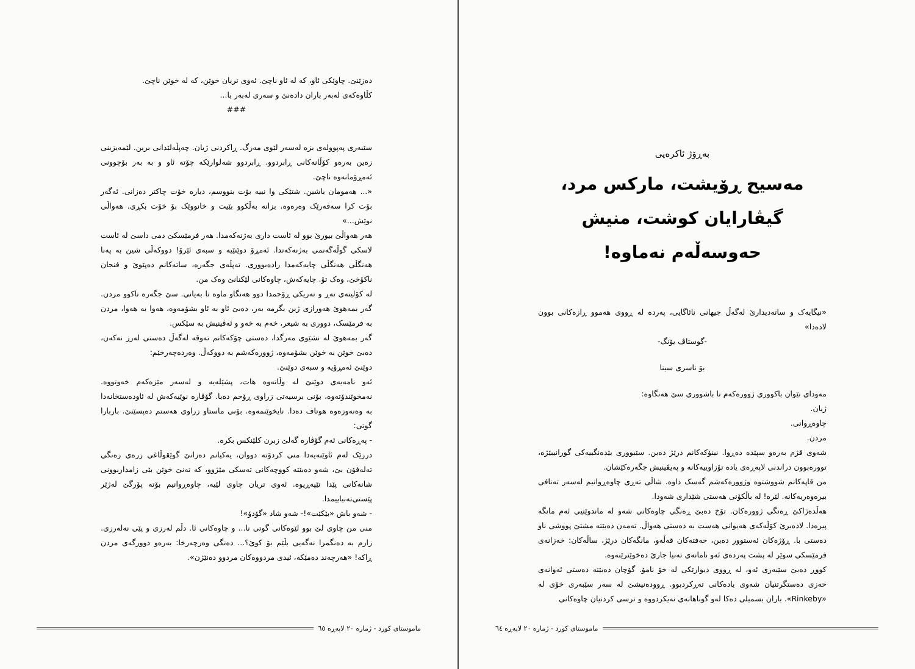دەزێنێ. چاوێکی ئاو، کە لە ئاو ناچێ. ئەوی تریان خوێن، کە لە خوێن ناچێ.
کڵاوەکەی لەبەر باران دادەنێ و سەری لەبەر با...
###
سێبەری پەپوولەی بزە لەسەر لێوی مەرگ. ڕاکردنی ژیان. چەپڵەلێدانی برین. لێمەیزینی زەین بەرەو کۆڵانەکانی ڕابردوو. ڕابردوو شەلوارێکە چۆتە ئاو و بە بەر بۆچوونی ئەمڕۆمانەوە ناچێ.
«... هەمومان باشین. شتێکی وا نییە بۆت بنووسم، دیارە خۆت چاکتر دەزانی. ئەگەر بۆت کرا سەفەرێک وەرەوە. بزانە بەڵکوو بێیت و خانووێک بۆ خۆت بکڕی. هەواڵی نوێش...»
هەر هەواڵێ بیورێ بوو لە ئاست داری بەژنەکەمدا. هەر فرمێسکێ دمی داسێ لە ئاست لاسکی گوڵەگەنمی بەژنەکەتدا. ئەمڕۆ دوێنێیە و سبەی ئێرۆ! دووکەڵی شین بە پەنا هەنگڵی هەنگڵی چایەکەمدا رادەبووری. تەپڵەی جگەرە، ساتەکانم دەپێوێ و فنجان ناکۆخێ، وەک تۆ. چایەکەش، چاوەکانی لێکنانێ وەک من.
لە کۆلیتەی تەڕ و تەریکی ڕۆحمدا دوو هەنگاو ماوە تا بەیانی. سێ جگەرە تاکوو مردن. گەر بمەهوێ هەورازی ژین بگرمە بەر، دەبێ ئاو بە ئاو بشۆمەوە، هەوا بە هەوا، مردن بە فرمێسک، دووری بە شیعر، خەم بە خەو و ئەڤینیش بە سێکس.
گەر بمەهوێ لە نشێوی مەرگدا، دەستی چۆکەکانم تەوقە لەگەڵ دەستی لەرز نەکەن، دەبێ خوێن بە خوێن بشۆمەوە، ژوورەکەشم بە دووکەڵ. وەردەچەرخێم:
دوێنێ ئەمڕۆیە و سبەی دوێنێ.
ئەو نامەیەی دوێنێ لە وڵاتەوە هات، پشێلەیە و لەسەر مێزەکەم خەوتووە. نەمخوێندۆتەوە، بۆنی برسیەتی زراوی ڕۆحم دەبا. گۆڤارە نوێیەکەش لە ئاودەستخانەدا بە وەنەوزەوە هوتاف دەدا. نایخوێنمەوە. بۆنی ماستاو زراوی هەستم دەپسێنێ. باربارا گوتی:
- پەڕەکانی ئەم گۆڤارە گەلێ زبرن کلێنکس بکرە.
درزێک لەم ئاوێنەیەدا منی کردۆتە دووان، یەکیانم دەزانێ گوێقوڵاغی زرەی زەنگی تەلەفۆن بێ، شەو دەبێتە کووچەکانی تەسکی مێژوو، کە تەنێ خوێن بێی زامداربوونی شانەکانی پێدا تێپەڕیوە. ئەوی تریان چاوی لێیە، چاوەڕوانیم بۆتە پۆرگێ لەژێر پێستی‌تەنیاییمدا.
- شەو باش «بێکێت»!- شەو شاد «گۆدۆ»!
منی من چاوی لێ بوو لێوەکانی گوتی نا... و چاوەکانی ئا. دڵم لەرزی و پێی نەلەرزی. زارم بە دەنگمرا نەگەیی بڵێم بۆ کوێ؟... دەنگی وەرچەرخا: بەرەو دوورگەی مردن ڕاکە! «هەرچەند دەمێکە، ئیدی مردووەکان مردوو دەنێژن».
ماموستای کورد - ژمارە ٢٠ لاپەڕە ٦٥
بەڕۆژ ئاکرەیی
مەسیح ڕۆیشت، مارکس مرد، گیڤارایان کوشت، منیش حەوسەڵەم نەماوە!
«نیگایەک و ساتەدیدارێ لەگەڵ جیهانی نائاگایی، پەردە لە ڕووی هەموو ڕازەکانی بوون لادەدا»
-گوستاڤ یۆنگ-
بۆ ناسری سینا
مەودای نێوان باکووری ژوورەکەم تا باشووری سێ هەنگاوە:
ژیان.
چاوەڕوانی.
مردن.
شەوی قژم بەرەو سپێدە دەڕوا. نینۆکەکانم درێژ دەبن. سێبووری بێدەنگییەکی گورانیبێژە، توورەبوون دراندنی لاپەڕەی یادە تۆزاوییەکانە و پەیڤینیش جگەرەکێشان.
من قاپەکانم شووشتوە وژوورەکەشم گەسک داوە. شاڵی تەڕی چاوەڕوانیم لەسەر تەنافی بیرەوەریەکانە. لێرە! لە باڵکۆنی هەستی شێداری شەودا.
هەڵدەژاکێ ڕەنگی ژوورەکان. تۆخ دەبێ ڕەنگی چاوەکانی شەو لە ماندوێتیی ئەم مانگە پیرەدا. لادەبرێ کۆڵەکەی هەیوانی هەست بە دەستی هەواڵ. تەمەن دەبێتە مشتێ پووشی ناو دەستی با. ڕۆژەکان ئەستوور دەبن، حەفتەکان قەڵەو، مانگەکان درێژ، ساڵەکان: خەزانەی فرمێسکی سوێر لە پشت پەردەی ئەو نامانەی تەنیا جارێ دەخوێنرێنەوە.
کووڕ دەبێ سێبەری ئەو، لە ڕووی دیوارێکی لە خۆ نامۆ. گۆچان دەبێتە دەستی ئەوانەی حەزی دەستگرتنیان شەوی یادەکانی تەڕکردبوو. ڕوودەنیشێ لە سەر سێبەری خۆی لە «Rinkeby». باران بسمیلی دەکا لەو گوناهانەی نەیکردووە و ترسی کردنیان چاوەکانی
ماموستای کورد - ژمارە ٢٠ لاپەڕە ٦٤